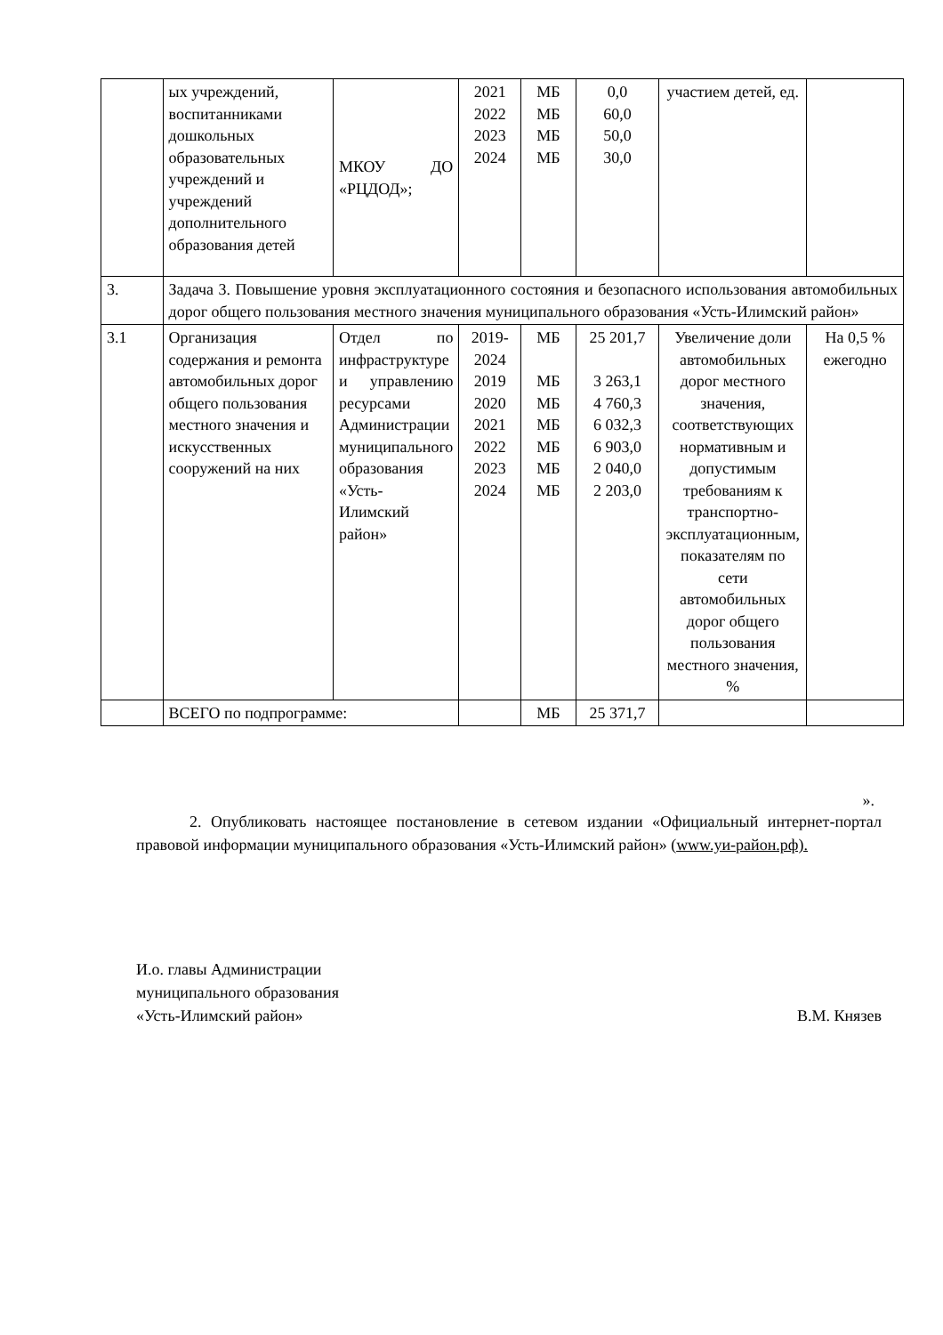| | ых учреждений, воспитанниками дошкольных образовательных учреждений и учреждений дополнительного образования детей | МКОУ ДО «РЦДОД»; | 2021 2022 2023 2024 | МБ МБ МБ МБ | 0,0 60,0 50,0 30,0 | участием детей, ед. | |
| 3. | Задача 3. Повышение уровня эксплуатационного состояния и безопасного использования автомобильных дорог общего пользования местного значения муниципального образования «Усть-Илимский район» | | | | | | |
| 3.1 | Организация содержания и ремонта автомобильных дорог общего пользования местного значения и искусственных сооружений на них | Отдел по инфраструктуре и управлению ресурсами Администрации муниципального образования «Усть-Илимский район» | 2019-2024 2019 2020 2021 2022 2023 2024 | МБ МБ МБ МБ МБ МБ МБ | 25 201,7 3 263,1 4 760,3 6 032,3 6 903,0 2 040,0 2 203,0 | Увеличение доли автомобильных дорог местного значения, соответствующих нормативным и допустимым требованиям к транспортно-эксплуатационным, показателям по сети автомобильных дорог общего пользования местного значения, % | На 0,5 % ежегодно |
| | ВСЕГО по подпрограмме: | | | МБ | 25 371,7 | | |
».
2. Опубликовать настоящее постановление в сетевом издании «Официальный интернет-портал правовой информации муниципального образования «Усть-Илимский район» (www.уи-район.рф).
И.о. главы Администрации
муниципального образования
«Усть-Илимский район» В.М. Князев